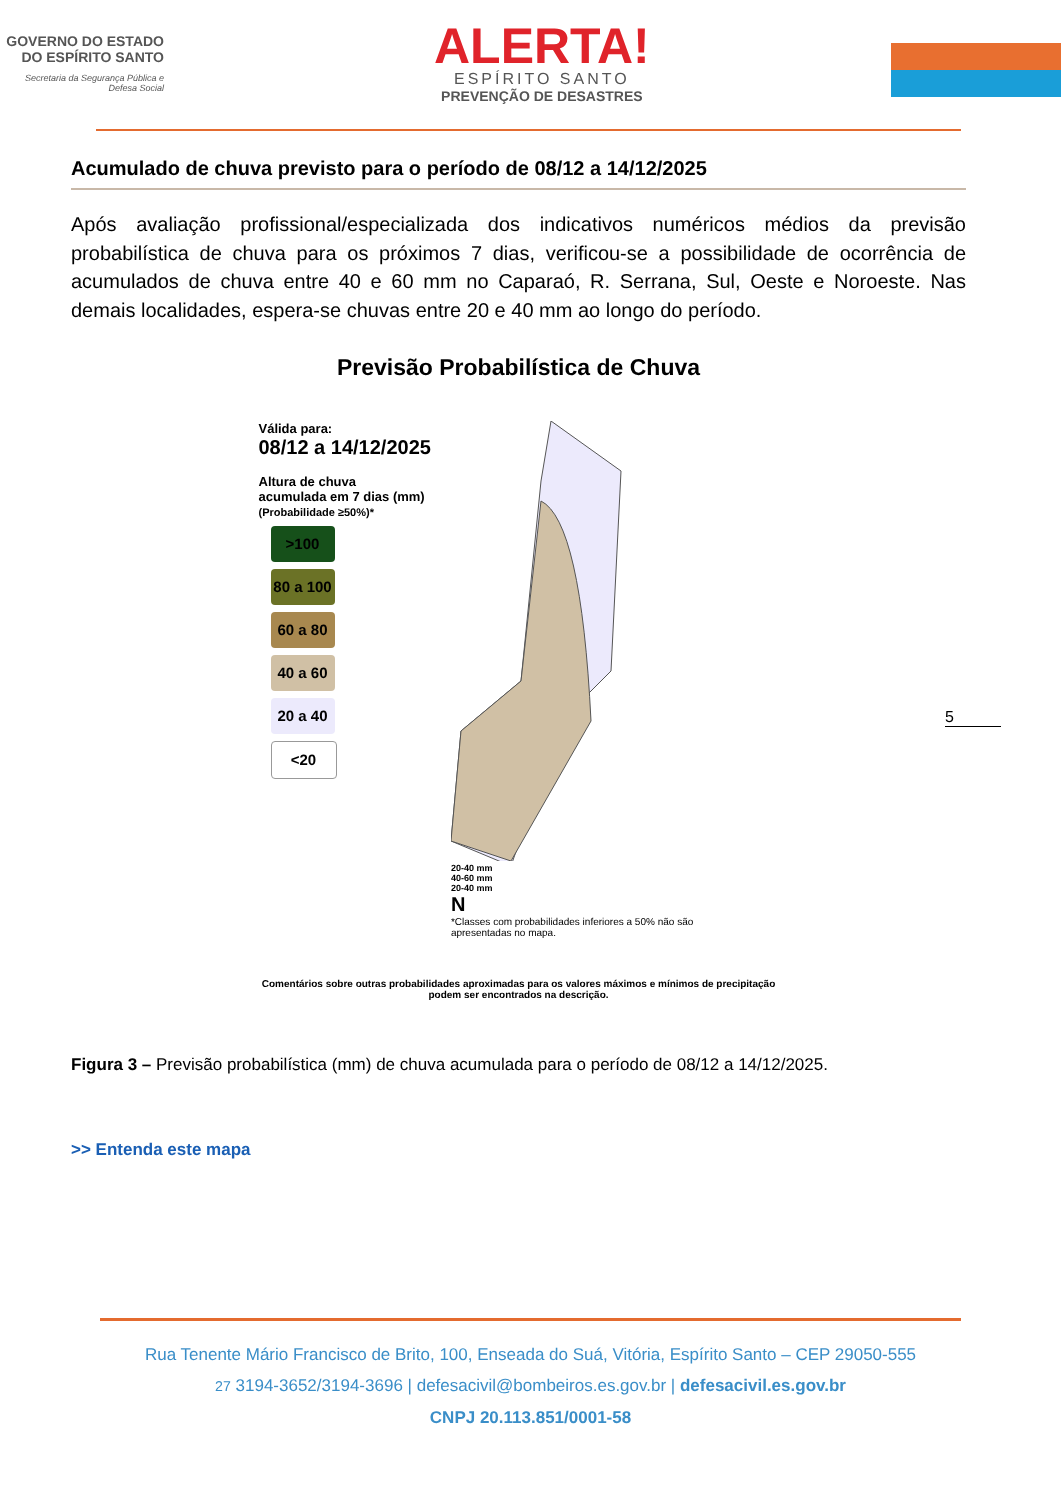GOVERNO DO ESTADO DO ESPÍRITO SANTO
Secretaria da Segurança Pública e Defesa Social
ALERTA!
ESPÍRITO SANTO
PREVENÇÃO DE DESASTRES
Acumulado de chuva previsto para o período de 08/12 a 14/12/2025
Após avaliação profissional/especializada dos indicativos numéricos médios da previsão probabilística de chuva para os próximos 7 dias, verificou-se a possibilidade de ocorrência de acumulados de chuva entre 40 e 60 mm no Caparaó, R. Serrana, Sul, Oeste e Noroeste. Nas demais localidades, espera-se chuvas entre 20 e 40 mm ao longo do período.
Previsão Probabilística de Chuva
Válida para:
08/12 a 14/12/2025
Altura de chuva
acumulada em 7 dias (mm)
(Probabilidade ≥50%)*
>100
80 a 100
60 a 80
40 a 60
20 a 40
<20
20-40 mm
40-60 mm
20-40 mm
N
*Classes com probabilidades inferiores a 50% não são apresentadas no mapa.
Comentários sobre outras probabilidades aproximadas para os valores máximos e mínimos de precipitação podem ser encontrados na descrição.
Figura 3 – Previsão probabilística (mm) de chuva acumulada para o período de 08/12 a 14/12/2025.
>> Entenda este mapa
5
Rua Tenente Mário Francisco de Brito, 100, Enseada do Suá, Vitória, Espírito Santo – CEP 29050-555
27 3194-3652/3194-3696 | defesacivil@bombeiros.es.gov.br | defesacivil.es.gov.br
CNPJ 20.113.851/0001-58